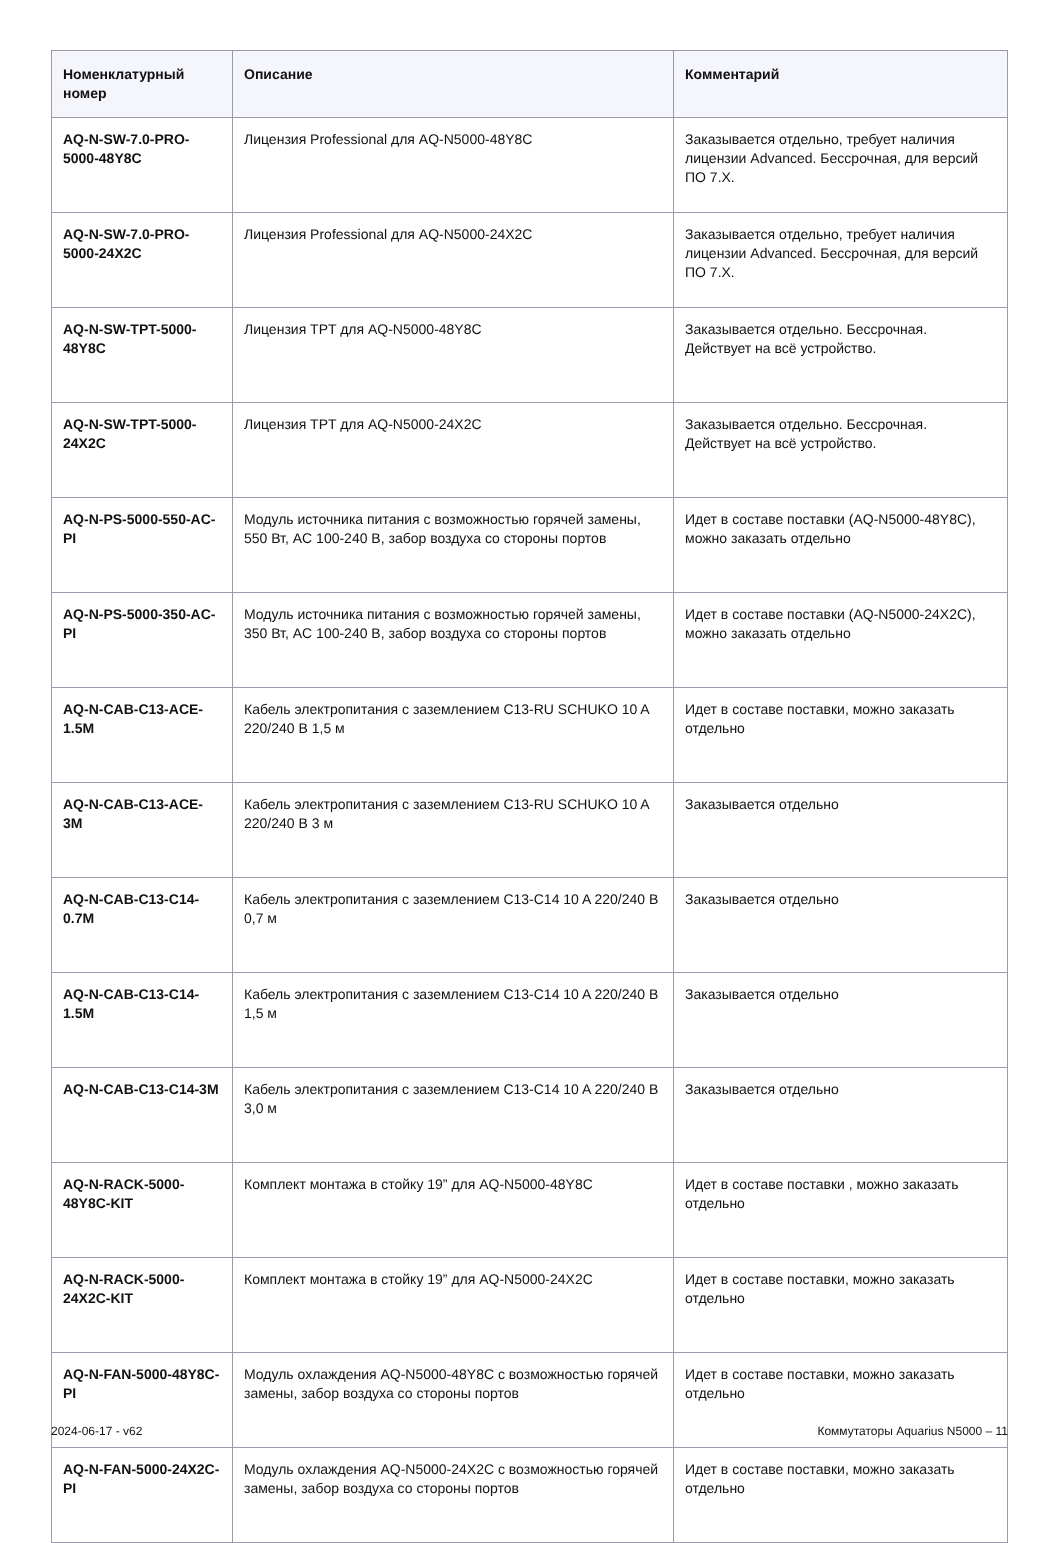| Номенклатурный номер | Описание | Комментарий |
| --- | --- | --- |
| AQ-N-SW-7.0-PRO-5000-48Y8C | Лицензия Professional для AQ-N5000-48Y8C | Заказывается отдельно, требует наличия лицензии Advanced. Бессрочная, для версий ПО 7.X. |
| AQ-N-SW-7.0-PRO-5000-24X2C | Лицензия Professional для AQ-N5000-24X2C | Заказывается отдельно, требует наличия лицензии Advanced. Бессрочная, для версий ПО 7.X. |
| AQ-N-SW-TPT-5000-48Y8C | Лицензия TPT для AQ-N5000-48Y8C | Заказывается отдельно. Бессрочная. Действует на всё устройство. |
| AQ-N-SW-TPT-5000-24X2C | Лицензия TPT для AQ-N5000-24X2C | Заказывается отдельно. Бессрочная. Действует на всё устройство. |
| AQ-N-PS-5000-550-AC-PI | Модуль источника питания с возможностью горячей замены, 550 Вт, AC 100-240 В, забор воздуха со стороны портов | Идет в составе поставки (AQ-N5000-48Y8C), можно заказать отдельно |
| AQ-N-PS-5000-350-AC-PI | Модуль источника питания с возможностью горячей замены, 350 Вт, AC 100-240 В, забор воздуха со стороны портов | Идет в составе поставки (AQ-N5000-24X2C), можно заказать отдельно |
| AQ-N-CAB-C13-ACE-1.5M | Кабель электропитания с заземлением C13-RU SCHUKO 10 A 220/240 В 1,5 м | Идет в составе поставки, можно заказать отдельно |
| AQ-N-CAB-C13-ACE-3M | Кабель электропитания с заземлением C13-RU SCHUKO 10 A 220/240 В 3 м | Заказывается отдельно |
| AQ-N-CAB-C13-C14-0.7M | Кабель электропитания с заземлением C13-C14 10 A 220/240 В 0,7 м | Заказывается отдельно |
| AQ-N-CAB-C13-C14-1.5M | Кабель электропитания с заземлением C13-C14 10 A 220/240 В 1,5 м | Заказывается отдельно |
| AQ-N-CAB-C13-C14-3M | Кабель электропитания с заземлением C13-C14 10 A 220/240 В 3,0 м | Заказывается отдельно |
| AQ-N-RACK-5000-48Y8C-KIT | Комплект монтажа в стойку 19” для AQ-N5000-48Y8C | Идет в составе поставки , можно заказать отдельно |
| AQ-N-RACK-5000-24X2C-KIT | Комплект монтажа в стойку 19” для AQ-N5000-24X2C | Идет в составе поставки, можно заказать отдельно |
| AQ-N-FAN-5000-48Y8C-PI | Модуль охлаждения AQ-N5000-48Y8C с возможностью горячей замены, забор воздуха со стороны портов | Идет в составе поставки, можно заказать отдельно |
| AQ-N-FAN-5000-24X2C-PI | Модуль охлаждения AQ-N5000-24X2C с возможностью горячей замены, забор воздуха со стороны портов | Идет в составе поставки, можно заказать отдельно |
2024-06-17 - v62 Коммутаторы Aquarius N5000 – 11